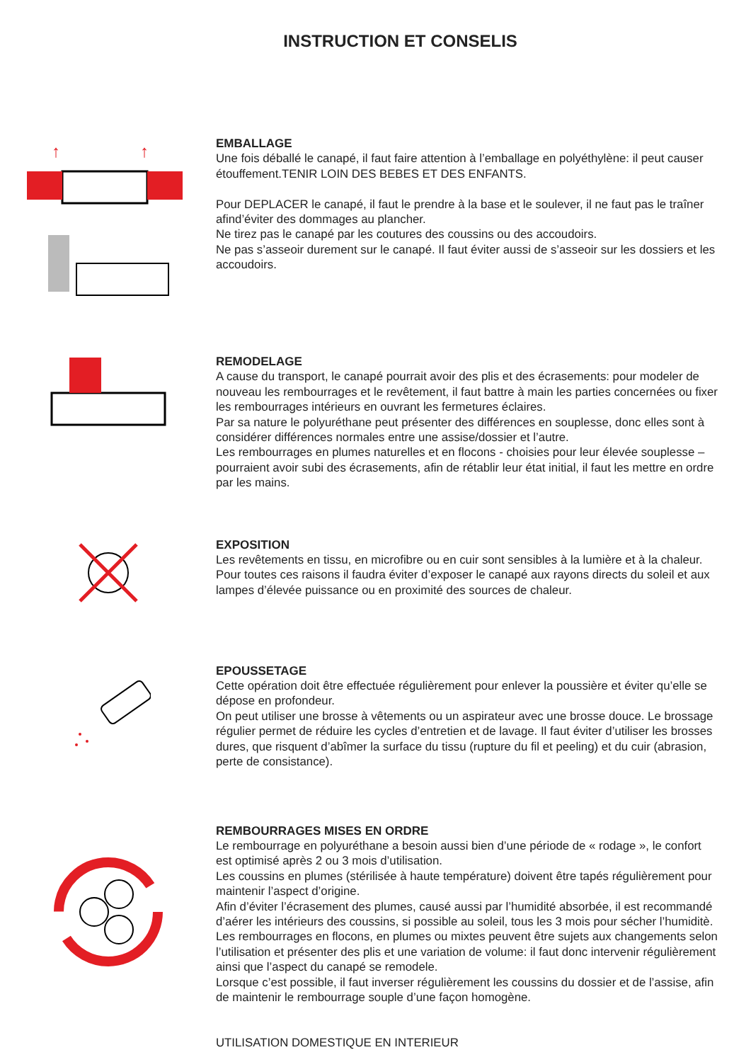INSTRUCTION ET CONSELIS
↑
↑
EMBALLAGE
Une fois déballé le canapé, il faut faire attention à l’emballage en polyéthylène: il peut causer étouffement.TENIR LOIN DES BEBES ET DES ENFANTS.
Pour DEPLACER le canapé, il faut le prendre à la base et le soulever, il ne faut pas le traîner afind’éviter des dommages au plancher.
Ne tirez pas le canapé par les coutures des coussins ou des accoudoirs.
Ne pas s’asseoir durement sur le canapé. Il faut éviter aussi de s’asseoir sur les dossiers et les accoudoirs.
REMODELAGE
A cause du transport, le canapé pourrait avoir des plis et des écrasements: pour modeler de nouveau les rembourrages et le revêtement, il faut battre à main les parties concernées ou fixer les rembourrages intérieurs en ouvrant les fermetures éclaires.
Par sa nature le polyuréthane peut présenter des différences en souplesse, donc elles sont à considérer différences normales entre une assise/dossier et l’autre.
Les rembourrages en plumes naturelles et en flocons - choisies pour leur élevée souplesse – pourraient avoir subi des écrasements, afin de rétablir leur état initial, il faut les mettre en ordre par les mains.
EXPOSITION
Les revêtements en tissu, en microfibre ou en cuir sont sensibles à la lumière et à la chaleur. Pour toutes ces raisons il faudra éviter d’exposer le canapé aux rayons directs du soleil et aux lampes d’élevée puissance ou en proximité des sources de chaleur.
EPOUSSETAGE
Cette opération doit être effectuée régulièrement pour enlever la poussière et éviter qu’elle se dépose en profondeur.
On peut utiliser une brosse à vêtements ou un aspirateur avec une brosse douce. Le brossage régulier permet de réduire les cycles d’entretien et de lavage. Il faut éviter d’utiliser les brosses dures, que risquent d’abîmer la surface du tissu (rupture du fil et peeling) et du cuir (abrasion, perte de consistance).
REMBOURRAGES MISES EN ORDRE
Le rembourrage en polyuréthane a besoin aussi bien d’une période de « rodage », le confort est optimisé après 2 ou 3 mois d’utilisation.
Les coussins en plumes (stérilisée à haute température) doivent être tapés régulièrement pour maintenir l’aspect d’origine.
Afin d’éviter l’écrasement des plumes, causé aussi par l’humidité absorbée, il est recommandé d’aérer les intérieurs des coussins, si possible au soleil, tous les 3 mois pour sécher l’humiditè.
Les rembourrages en flocons, en plumes ou mixtes peuvent être sujets aux changements selon l’utilisation et présenter des plis et une variation de volume: il faut donc intervenir régulièrement ainsi que l’aspect du canapé se remodele.
Lorsque c’est possible, il faut inverser régulièrement les coussins du dossier et de l’assise, afin de maintenir le rembourrage souple d’une façon homogène.
UTILISATION DOMESTIQUE EN INTERIEUR